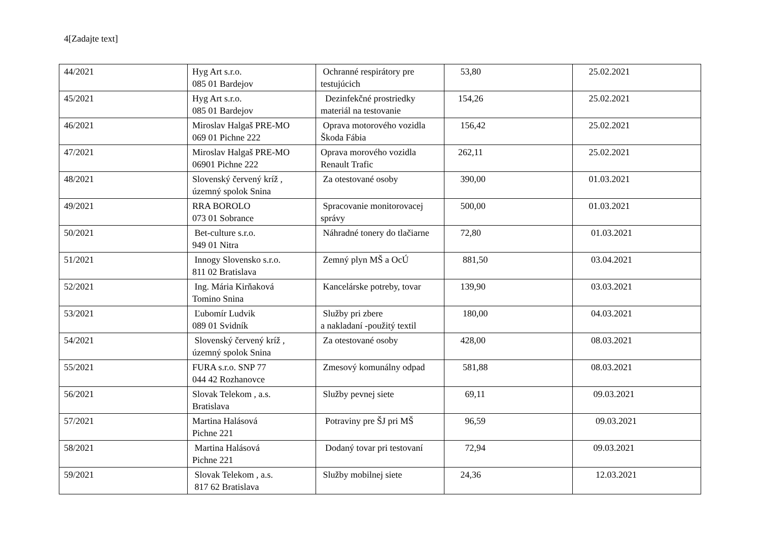4[Zadajte text]
| 44/2021 | Hyg Art s.r.o. 085 01 Bardejov | Ochranné respirátory pre testujúcich | 53,80 | 25.02.2021 |
| 45/2021 | Hyg Art s.r.o. 085 01 Bardejov | Dezinfekčné prostriedky materiál na testovanie | 154,26 | 25.02.2021 |
| 46/2021 | Miroslav Halgaš PRE-MO 069 01 Pichne 222 | Oprava motorového vozidla Škoda Fábia | 156,42 | 25.02.2021 |
| 47/2021 | Miroslav Halgaš PRE-MO 06901 Pichne 222 | Oprava morového vozidla Renault Trafic | 262,11 | 25.02.2021 |
| 48/2021 | Slovenský červený kríž , územný spolok Snina | Za otestované osoby | 390,00 | 01.03.2021 |
| 49/2021 | RRA BOROLO 073 01 Sobrance | Spracovanie monitorovacej správy | 500,00 | 01.03.2021 |
| 50/2021 | Bet-culture s.r.o. 949 01 Nitra | Náhradné tonery do tlačiarne | 72,80 | 01.03.2021 |
| 51/2021 | Innogy Slovensko s.r.o. 811 02 Bratislava | Zemný plyn MŠ a OcÚ | 881,50 | 03.04.2021 |
| 52/2021 | Ing. Mária Kirňaková Tomino Snina | Kancelárske potreby, tovar | 139,90 | 03.03.2021 |
| 53/2021 | Ľubomír Ludvik 089 01 Svidník | Služby pri zbere a nakladaní -použitý textil | 180,00 | 04.03.2021 |
| 54/2021 | Slovenský červený kríž , územný spolok Snina | Za otestované osoby | 428,00 | 08.03.2021 |
| 55/2021 | FURA s.r.o. SNP 77 044 42 Rozhanovce | Zmesový komunálny odpad | 581,88 | 08.03.2021 |
| 56/2021 | Slovak Telekom , a.s. Bratislava | Služby pevnej siete | 69,11 | 09.03.2021 |
| 57/2021 | Martina Halásová Pichne 221 | Potraviny pre ŠJ pri MŠ | 96,59 | 09.03.2021 |
| 58/2021 | Martina Halásová Pichne 221 | Dodaný tovar pri testovaní | 72,94 | 09.03.2021 |
| 59/2021 | Slovak Telekom , a.s. 817 62 Bratislava | Služby mobilnej siete | 24,36 | 12.03.2021 |